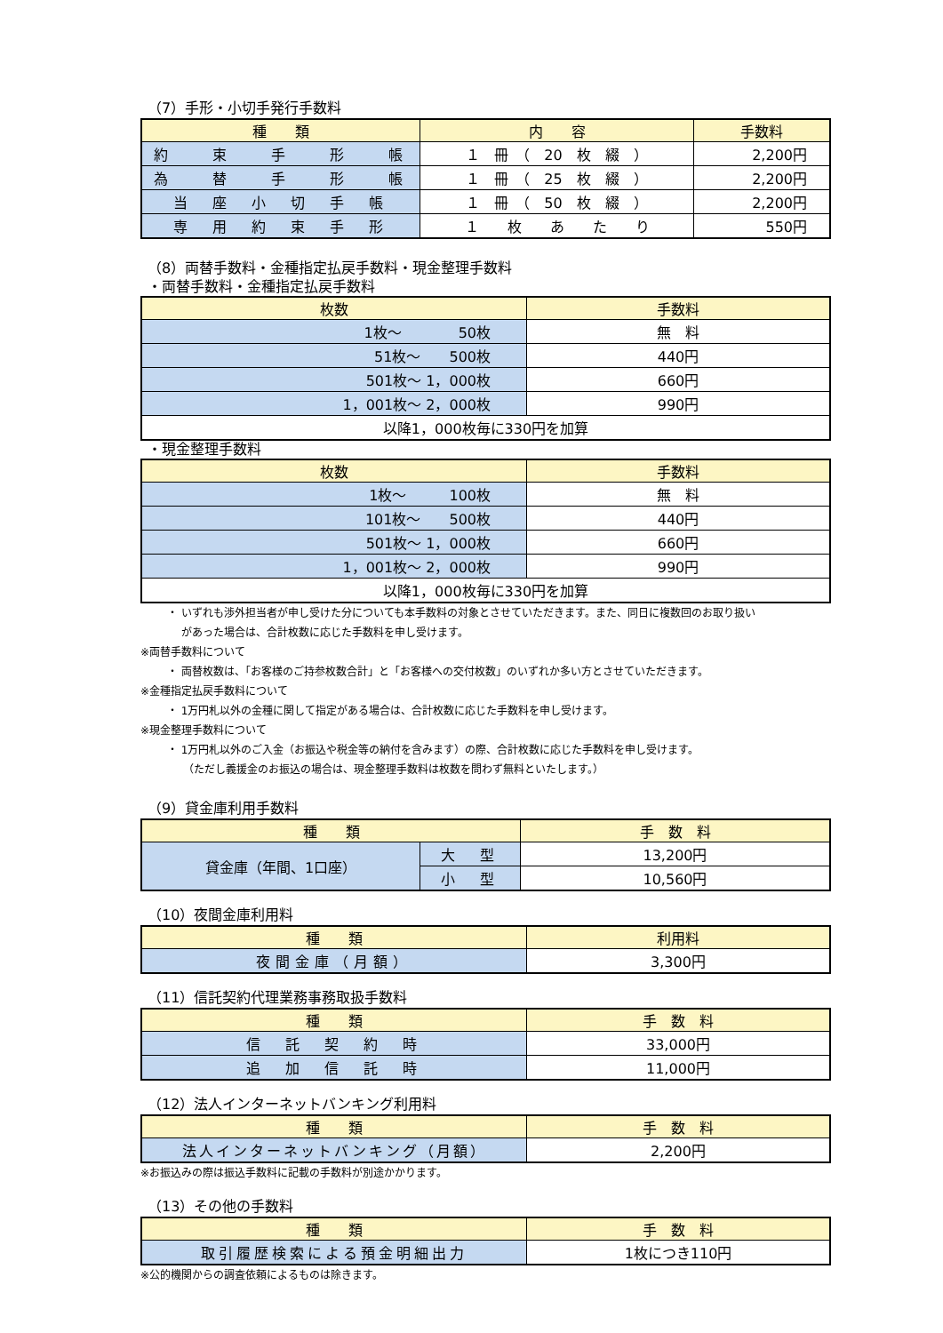（7）手形・小切手発行手数料
| 種 類 | 内 容 | 手数料 |
| --- | --- | --- |
| 約 束 手 形 帳 | １ 冊 （ 20 枚 綴 ） | 2,200円 |
| 為 替 手 形 帳 | １ 冊 （ 25 枚 綴 ） | 2,200円 |
| 当 座 小 切 手 帳 | １ 冊 （ 50 枚 綴 ） | 2,200円 |
| 専 用 約 束 手 形 | １ 枚 あ た り | 550円 |
（8）両替手数料・金種指定払戻手数料・現金整理手数料
・両替手数料・金種指定払戻手数料
| 枚数 | 手数料 |
| --- | --- |
| 1枚～ 50枚 | 無 料 |
| 51枚～ 500枚 | 440円 |
| 501枚～ 1，000枚 | 660円 |
| 1，001枚～ 2，000枚 | 990円 |
| 以降1，000枚毎に330円を加算 | |
・現金整理手数料
| 枚数 | 手数料 |
| --- | --- |
| 1枚～ 100枚 | 無 料 |
| 101枚～ 500枚 | 440円 |
| 501枚～ 1，000枚 | 660円 |
| 1，001枚～ 2，000枚 | 990円 |
| 以降1，000枚毎に330円を加算 | |
・ いずれも渉外担当者が申し受けた分についても本手数料の対象とさせていただきます。また、同日に複数回のお取り扱い
　 があった場合は、合計枚数に応じた手数料を申し受けます。
※両替手数料について
・ 両替枚数は、「お客様のご持参枚数合計」と「お客様への交付枚数」のいずれか多い方とさせていただきます。
※金種指定払戻手数料について
・ 1万円札以外の金種に関して指定がある場合は、合計枚数に応じた手数料を申し受けます。
※現金整理手数料について
・ 1万円札以外のご入金（お振込や税金等の納付を含みます）の際、合計枚数に応じた手数料を申し受けます。
（ただし義援金のお振込の場合は、現金整理手数料は枚数を問わず無料といたします。）
（9）貸金庫利用手数料
| 種 類 | | 手 数 料 |
| --- | --- | --- |
| 貸金庫（年間、1口座） | 大 型 | 13,200円 |
| | 小 型 | 10,560円 |
（10）夜間金庫利用料
| 種 類 | 利用料 |
| --- | --- |
| 夜間金庫（月額） | 3,300円 |
（11）信託契約代理業務事務取扱手数料
| 種 類 | 手 数 料 |
| --- | --- |
| 信 託 契 約 時 | 33,000円 |
| 追 加 信 託 時 | 11,000円 |
（12）法人インターネットバンキング利用料
| 種 類 | 手 数 料 |
| --- | --- |
| 法人インターネットバンキング（月額） | 2,200円 |
※お振込みの際は振込手数料に記載の手数料が別途かかります。
（13）その他の手数料
| 種 類 | 手 数 料 |
| --- | --- |
| 取引履歴検索による預金明細出力 | 1枚につき110円 |
※公的機関からの調査依頼によるものは除きます。